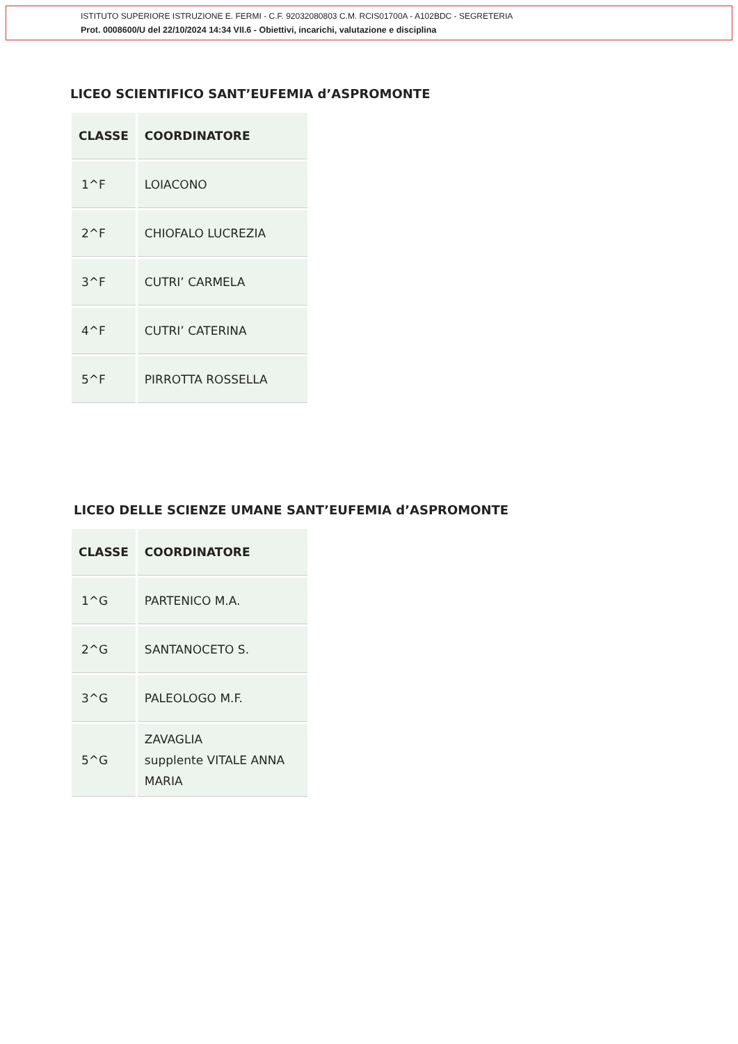ISTITUTO SUPERIORE ISTRUZIONE E. FERMI - C.F. 92032080803 C.M. RCIS01700A - A102BDC - SEGRETERIA
Prot. 0008600/U del 22/10/2024 14:34 VII.6 - Obiettivi, incarichi, valutazione e disciplina
LICEO SCIENTIFICO SANT’EUFEMIA d’ASPROMONTE
| CLASSE | COORDINATORE |
| --- | --- |
| 1^F | LOIACONO |
| 2^F | CHIOFALO LUCREZIA |
| 3^F | CUTRI’ CARMELA |
| 4^F | CUTRI’ CATERINA |
| 5^F | PIRROTTA ROSSELLA |
LICEO DELLE SCIENZE UMANE SANT’EUFEMIA d’ASPROMONTE
| CLASSE | COORDINATORE |
| --- | --- |
| 1^G | PARTENICO M.A. |
| 2^G | SANTANOCETO S. |
| 3^G | PALEOLOGO M.F. |
| 5^G | ZAVAGLIA supplente VITALE ANNA MARIA |